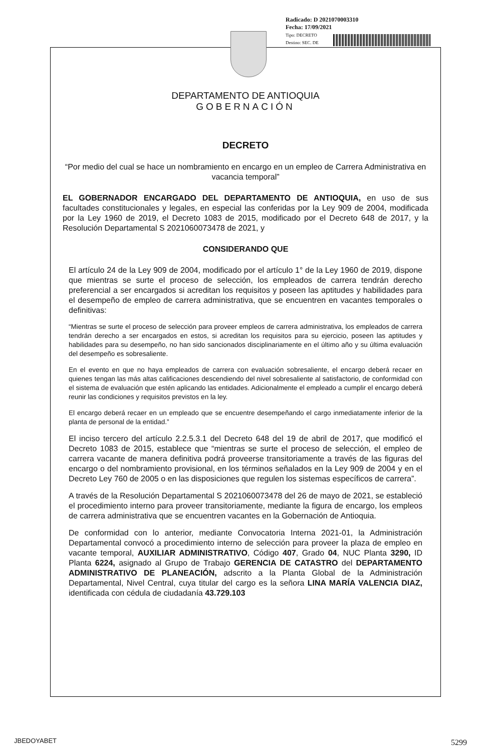Radicado: D 2021070003310
Fecha: 17/09/2021
Tipo: DECRETO
Destino: SEC. DE
DEPARTAMENTO DE ANTIOQUIA
GOBERNACIÓN
DECRETO
“Por medio del cual se hace un nombramiento en encargo en un empleo de Carrera Administrativa en vacancia temporal”
EL GOBERNADOR ENCARGADO DEL DEPARTAMENTO DE ANTIOQUIA, en uso de sus facultades constitucionales y legales, en especial las conferidas por la Ley 909 de 2004, modificada por la Ley 1960 de 2019, el Decreto 1083 de 2015, modificado por el Decreto 648 de 2017, y la Resolución Departamental S 2021060073478 de 2021, y
CONSIDERANDO QUE
El artículo 24 de la Ley 909 de 2004, modificado por el artículo 1° de la Ley 1960 de 2019, dispone que mientras se surte el proceso de selección, los empleados de carrera tendrán derecho preferencial a ser encargados si acreditan los requisitos y poseen las aptitudes y habilidades para el desempeño de empleo de carrera administrativa, que se encuentren en vacantes temporales o definitivas:
“Mientras se surte el proceso de selección para proveer empleos de carrera administrativa, los empleados de carrera tendrán derecho a ser encargados en estos, si acreditan los requisitos para su ejercicio, poseen las aptitudes y habilidades para su desempeño, no han sido sancionados disciplinariamente en el último año y su última evaluación del desempeño es sobresaliente.
En el evento en que no haya empleados de carrera con evaluación sobresaliente, el encargo deberá recaer en quienes tengan las más altas calificaciones descendiendo del nivel sobresaliente al satisfactorio, de conformidad con el sistema de evaluación que estén aplicando las entidades. Adicionalmente el empleado a cumplir el encargo deberá reunir las condiciones y requisitos previstos en la ley.
El encargo deberá recaer en un empleado que se encuentre desempeñando el cargo inmediatamente inferior de la planta de personal de la entidad.”
El inciso tercero del artículo 2.2.5.3.1 del Decreto 648 del 19 de abril de 2017, que modificó el Decreto 1083 de 2015, establece que “mientras se surte el proceso de selección, el empleo de carrera vacante de manera definitiva podrá proveerse transitoriamente a través de las figuras del encargo o del nombramiento provisional, en los términos señalados en la Ley 909 de 2004 y en el Decreto Ley 760 de 2005 o en las disposiciones que regulen los sistemas específicos de carrera”.
A través de la Resolución Departamental S 2021060073478 del 26 de mayo de 2021, se estableció el procedimiento interno para proveer transitoriamente, mediante la figura de encargo, los empleos de carrera administrativa que se encuentren vacantes en la Gobernación de Antioquia.
De conformidad con lo anterior, mediante Convocatoria Interna 2021-01, la Administración Departamental convocó a procedimiento interno de selección para proveer la plaza de empleo en vacante temporal, AUXILIAR ADMINISTRATIVO, Código 407, Grado 04, NUC Planta 3290, ID Planta 6224, asignado al Grupo de Trabajo GERENCIA DE CATASTRO del DEPARTAMENTO ADMINISTRATIVO DE PLANEACIÓN, adscrito a la Planta Global de la Administración Departamental, Nivel Central, cuya titular del cargo es la señora LINA MARÍA VALENCIA DIAZ, identificada con cédula de ciudadanía 43.729.103
JBEDOYABET 5299